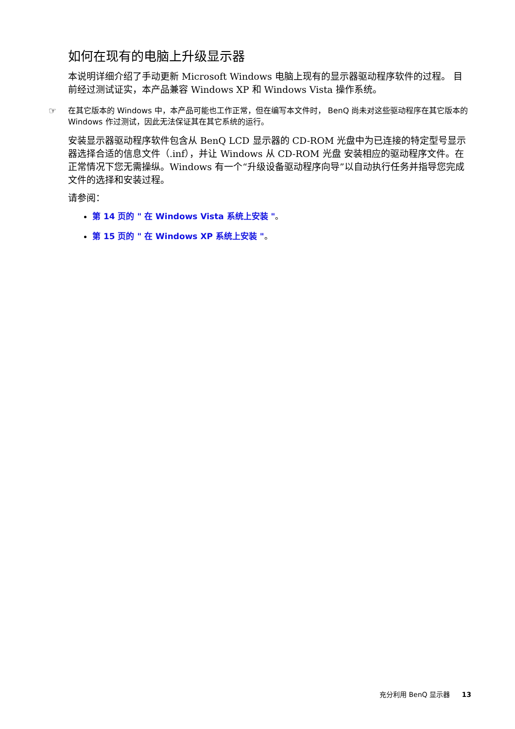如何在现有的电脑上升级显示器
本说明详细介绍了手动更新 Microsoft Windows 电脑上现有的显示器驱动程序软件的过程。 目前经过测试证实，本产品兼容 Windows XP 和 Windows Vista 操作系统。
☞ 在其它版本的 Windows 中，本产品可能也工作正常，但在编写本文件时， BenQ 尚未对这些驱动程序在其它版本的 Windows 作过测试，因此无法保证其在其它系统的运行。
安装显示器驱动程序软件包含从 BenQ LCD 显示器的 CD-ROM 光盘中为已连接的特定型号显示器选择合适的信息文件（.inf），并让 Windows 从 CD-ROM 光盘 安装相应的驱动程序文件。在正常情况下您无需操纵。Windows 有一个“升级设备驱动程序向导”以自动执行任务并指导您完成文件的选择和安装过程。
请参阅：
第 14 页的 " 在 Windows Vista 系统上安装 "。
第 15 页的 " 在 Windows XP 系统上安装 "。
充分利用 BenQ 显示器 13